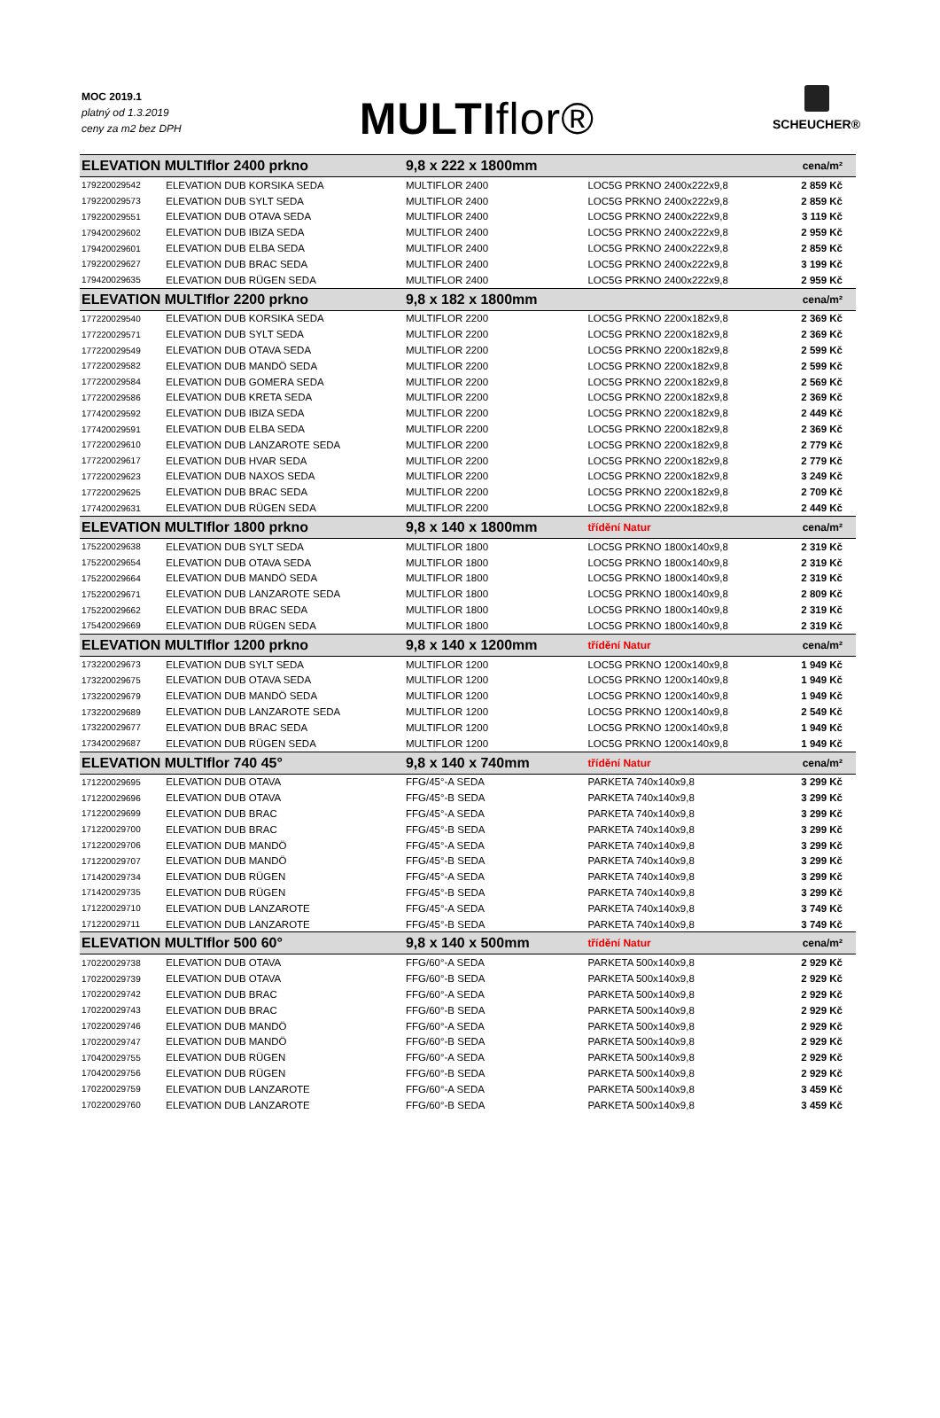MOC 2019.1
platný od 1.3.2019
ceny za m2 bez DPH
MULTIflor®
SCHEUCHER®
| ELEVATION MULTIflor 2400 prkno | | 9,8 x 222 x 1800mm | | cena/m² |
| 179220029542 | ELEVATION DUB KORSIKA SEDA | MULTIFLOR 2400 | LOC5G PRKNO 2400x222x9,8 | 2 859 Kč |
| 179220029573 | ELEVATION DUB SYLT SEDA | MULTIFLOR 2400 | LOC5G PRKNO 2400x222x9,8 | 2 859 Kč |
| 179220029551 | ELEVATION DUB OTAVA SEDA | MULTIFLOR 2400 | LOC5G PRKNO 2400x222x9,8 | 3 119 Kč |
| 179420029602 | ELEVATION DUB IBIZA SEDA | MULTIFLOR 2400 | LOC5G PRKNO 2400x222x9,8 | 2 959 Kč |
| 179420029601 | ELEVATION DUB ELBA SEDA | MULTIFLOR 2400 | LOC5G PRKNO 2400x222x9,8 | 2 859 Kč |
| 179220029627 | ELEVATION DUB BRAC SEDA | MULTIFLOR 2400 | LOC5G PRKNO 2400x222x9,8 | 3 199 Kč |
| 179420029635 | ELEVATION DUB RÜGEN SEDA | MULTIFLOR 2400 | LOC5G PRKNO 2400x222x9,8 | 2 959 Kč |
| ELEVATION MULTIflor 2200 prkno | | 9,8 x 182 x 1800mm | | cena/m² |
| 177220029540 | ELEVATION DUB KORSIKA SEDA | MULTIFLOR 2200 | LOC5G PRKNO 2200x182x9,8 | 2 369 Kč |
| 177220029571 | ELEVATION DUB SYLT SEDA | MULTIFLOR 2200 | LOC5G PRKNO 2200x182x9,8 | 2 369 Kč |
| 177220029549 | ELEVATION DUB OTAVA SEDA | MULTIFLOR 2200 | LOC5G PRKNO 2200x182x9,8 | 2 599 Kč |
| 177220029582 | ELEVATION DUB MANDÖ SEDA | MULTIFLOR 2200 | LOC5G PRKNO 2200x182x9,8 | 2 599 Kč |
| 177220029584 | ELEVATION DUB GOMERA SEDA | MULTIFLOR 2200 | LOC5G PRKNO 2200x182x9,8 | 2 569 Kč |
| 177220029586 | ELEVATION DUB KRETA SEDA | MULTIFLOR 2200 | LOC5G PRKNO 2200x182x9,8 | 2 369 Kč |
| 177420029592 | ELEVATION DUB IBIZA SEDA | MULTIFLOR 2200 | LOC5G PRKNO 2200x182x9,8 | 2 449 Kč |
| 177420029591 | ELEVATION DUB ELBA SEDA | MULTIFLOR 2200 | LOC5G PRKNO 2200x182x9,8 | 2 369 Kč |
| 177220029610 | ELEVATION DUB LANZAROTE SEDA | MULTIFLOR 2200 | LOC5G PRKNO 2200x182x9,8 | 2 779 Kč |
| 177220029617 | ELEVATION DUB HVAR SEDA | MULTIFLOR 2200 | LOC5G PRKNO 2200x182x9,8 | 2 779 Kč |
| 177220029623 | ELEVATION DUB NAXOS SEDA | MULTIFLOR 2200 | LOC5G PRKNO 2200x182x9,8 | 3 249 Kč |
| 177220029625 | ELEVATION DUB BRAC SEDA | MULTIFLOR 2200 | LOC5G PRKNO 2200x182x9,8 | 2 709 Kč |
| 177420029631 | ELEVATION DUB RÜGEN SEDA | MULTIFLOR 2200 | LOC5G PRKNO 2200x182x9,8 | 2 449 Kč |
| ELEVATION MULTIflor 1800 prkno | | 9,8 x 140 x 1800mm | třídění Natur | cena/m² |
| 175220029638 | ELEVATION DUB SYLT SEDA | MULTIFLOR 1800 | LOC5G PRKNO 1800x140x9,8 | 2 319 Kč |
| 175220029654 | ELEVATION DUB OTAVA SEDA | MULTIFLOR 1800 | LOC5G PRKNO 1800x140x9,8 | 2 319 Kč |
| 175220029664 | ELEVATION DUB MANDÖ SEDA | MULTIFLOR 1800 | LOC5G PRKNO 1800x140x9,8 | 2 319 Kč |
| 175220029671 | ELEVATION DUB LANZAROTE SEDA | MULTIFLOR 1800 | LOC5G PRKNO 1800x140x9,8 | 2 809 Kč |
| 175220029662 | ELEVATION DUB BRAC SEDA | MULTIFLOR 1800 | LOC5G PRKNO 1800x140x9,8 | 2 319 Kč |
| 175420029669 | ELEVATION DUB RÜGEN SEDA | MULTIFLOR 1800 | LOC5G PRKNO 1800x140x9,8 | 2 319 Kč |
| ELEVATION MULTIflor 1200 prkno | | 9,8 x 140 x 1200mm | třídění Natur | cena/m² |
| 173220029673 | ELEVATION DUB SYLT SEDA | MULTIFLOR 1200 | LOC5G PRKNO 1200x140x9,8 | 1 949 Kč |
| 173220029675 | ELEVATION DUB OTAVA SEDA | MULTIFLOR 1200 | LOC5G PRKNO 1200x140x9,8 | 1 949 Kč |
| 173220029679 | ELEVATION DUB MANDÖ SEDA | MULTIFLOR 1200 | LOC5G PRKNO 1200x140x9,8 | 1 949 Kč |
| 173220029689 | ELEVATION DUB LANZAROTE SEDA | MULTIFLOR 1200 | LOC5G PRKNO 1200x140x9,8 | 2 549 Kč |
| 173220029677 | ELEVATION DUB BRAC SEDA | MULTIFLOR 1200 | LOC5G PRKNO 1200x140x9,8 | 1 949 Kč |
| 173420029687 | ELEVATION DUB RÜGEN SEDA | MULTIFLOR 1200 | LOC5G PRKNO 1200x140x9,8 | 1 949 Kč |
| ELEVATION MULTIflor 740 45° | | 9,8 x 140 x 740mm | třídění Natur | cena/m² |
| 171220029695 | ELEVATION DUB OTAVA | FFG/45°-A SEDA | PARKETA 740x140x9,8 | 3 299 Kč |
| 171220029696 | ELEVATION DUB OTAVA | FFG/45°-B SEDA | PARKETA 740x140x9,8 | 3 299 Kč |
| 171220029699 | ELEVATION DUB BRAC | FFG/45°-A SEDA | PARKETA 740x140x9,8 | 3 299 Kč |
| 171220029700 | ELEVATION DUB BRAC | FFG/45°-B SEDA | PARKETA 740x140x9,8 | 3 299 Kč |
| 171220029706 | ELEVATION DUB MANDÖ | FFG/45°-A SEDA | PARKETA 740x140x9,8 | 3 299 Kč |
| 171220029707 | ELEVATION DUB MANDÖ | FFG/45°-B SEDA | PARKETA 740x140x9,8 | 3 299 Kč |
| 171420029734 | ELEVATION DUB RÜGEN | FFG/45°-A SEDA | PARKETA 740x140x9,8 | 3 299 Kč |
| 171420029735 | ELEVATION DUB RÜGEN | FFG/45°-B SEDA | PARKETA 740x140x9,8 | 3 299 Kč |
| 171220029710 | ELEVATION DUB LANZAROTE | FFG/45°-A SEDA | PARKETA 740x140x9,8 | 3 749 Kč |
| 171220029711 | ELEVATION DUB LANZAROTE | FFG/45°-B SEDA | PARKETA 740x140x9,8 | 3 749 Kč |
| ELEVATION MULTIflor 500 60° | | 9,8 x 140 x 500mm | třídění Natur | cena/m² |
| 170220029738 | ELEVATION DUB OTAVA | FFG/60°-A SEDA | PARKETA 500x140x9,8 | 2 929 Kč |
| 170220029739 | ELEVATION DUB OTAVA | FFG/60°-B SEDA | PARKETA 500x140x9,8 | 2 929 Kč |
| 170220029742 | ELEVATION DUB BRAC | FFG/60°-A SEDA | PARKETA 500x140x9,8 | 2 929 Kč |
| 170220029743 | ELEVATION DUB BRAC | FFG/60°-B SEDA | PARKETA 500x140x9,8 | 2 929 Kč |
| 170220029746 | ELEVATION DUB MANDÖ | FFG/60°-A SEDA | PARKETA 500x140x9,8 | 2 929 Kč |
| 170220029747 | ELEVATION DUB MANDÖ | FFG/60°-B SEDA | PARKETA 500x140x9,8 | 2 929 Kč |
| 170420029755 | ELEVATION DUB RÜGEN | FFG/60°-A SEDA | PARKETA 500x140x9,8 | 2 929 Kč |
| 170420029756 | ELEVATION DUB RÜGEN | FFG/60°-B SEDA | PARKETA 500x140x9,8 | 2 929 Kč |
| 170220029759 | ELEVATION DUB LANZAROTE | FFG/60°-A SEDA | PARKETA 500x140x9,8 | 3 459 Kč |
| 170220029760 | ELEVATION DUB LANZAROTE | FFG/60°-B SEDA | PARKETA 500x140x9,8 | 3 459 Kč |